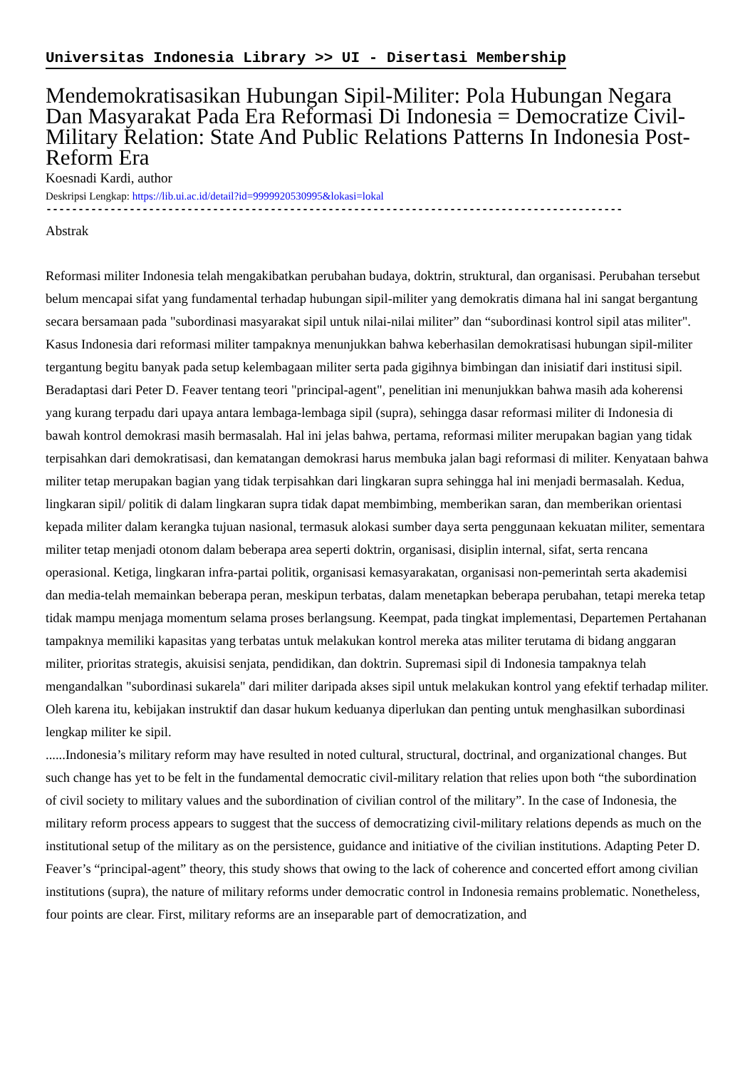Universitas Indonesia Library >> UI - Disertasi Membership
Mendemokratisasikan Hubungan Sipil-Militer: Pola Hubungan Negara Dan Masyarakat Pada Era Reformasi Di Indonesia = Democratize Civil-Military Relation: State And Public Relations Patterns In Indonesia Post-Reform Era
Koesnadi Kardi, author
Deskripsi Lengkap: https://lib.ui.ac.id/detail?id=9999920530995&lokasi=lokal
------------------------------------------------------------------------------------------
Abstrak
Reformasi militer Indonesia telah mengakibatkan perubahan budaya, doktrin, struktural, dan organisasi. Perubahan tersebut belum mencapai sifat yang fundamental terhadap hubungan sipil-militer yang demokratis dimana hal ini sangat bergantung secara bersamaan pada "subordinasi masyarakat sipil untuk nilai-nilai militer” dan “subordinasi kontrol sipil atas militer". Kasus Indonesia dari reformasi militer tampaknya menunjukkan bahwa keberhasilan demokratisasi hubungan sipil-militer tergantung begitu banyak pada setup kelembagaan militer serta pada gigihnya bimbingan dan inisiatif dari institusi sipil. Beradaptasi dari Peter D. Feaver tentang teori "principal-agent", penelitian ini menunjukkan bahwa masih ada koherensi yang kurang terpadu dari upaya antara lembaga-lembaga sipil (supra), sehingga dasar reformasi militer di Indonesia di bawah kontrol demokrasi masih bermasalah. Hal ini jelas bahwa, pertama, reformasi militer merupakan bagian yang tidak terpisahkan dari demokratisasi, dan kematangan demokrasi harus membuka jalan bagi reformasi di militer. Kenyataan bahwa militer tetap merupakan bagian yang tidak terpisahkan dari lingkaran supra sehingga hal ini menjadi bermasalah. Kedua, lingkaran sipil/ politik di dalam lingkaran supra tidak dapat membimbing, memberikan saran, dan memberikan orientasi kepada militer dalam kerangka tujuan nasional, termasuk alokasi sumber daya serta penggunaan kekuatan militer, sementara militer tetap menjadi otonom dalam beberapa area seperti doktrin, organisasi, disiplin internal, sifat, serta rencana operasional. Ketiga, lingkaran infra-partai politik, organisasi kemasyarakatan, organisasi non-pemerintah serta akademisi dan media-telah memainkan beberapa peran, meskipun terbatas, dalam menetapkan beberapa perubahan, tetapi mereka tetap tidak mampu menjaga momentum selama proses berlangsung. Keempat, pada tingkat implementasi, Departemen Pertahanan tampaknya memiliki kapasitas yang terbatas untuk melakukan kontrol mereka atas militer terutama di bidang anggaran militer, prioritas strategis, akuisisi senjata, pendidikan, dan doktrin. Supremasi sipil di Indonesia tampaknya telah mengandalkan "subordinasi sukarela" dari militer daripada akses sipil untuk melakukan kontrol yang efektif terhadap militer. Oleh karena itu, kebijakan instruktif dan dasar hukum keduanya diperlukan dan penting untuk menghasilkan subordinasi lengkap militer ke sipil.
......Indonesia’s military reform may have resulted in noted cultural, structural, doctrinal, and organizational changes. But such change has yet to be felt in the fundamental democratic civil-military relation that relies upon both “the subordination of civil society to military values and the subordination of civilian control of the military”. In the case of Indonesia, the military reform process appears to suggest that the success of democratizing civil-military relations depends as much on the institutional setup of the military as on the persistence, guidance and initiative of the civilian institutions. Adapting Peter D. Feaver’s “principal-agent” theory, this study shows that owing to the lack of coherence and concerted effort among civilian institutions (supra), the nature of military reforms under democratic control in Indonesia remains problematic. Nonetheless, four points are clear. First, military reforms are an inseparable part of democratization, and